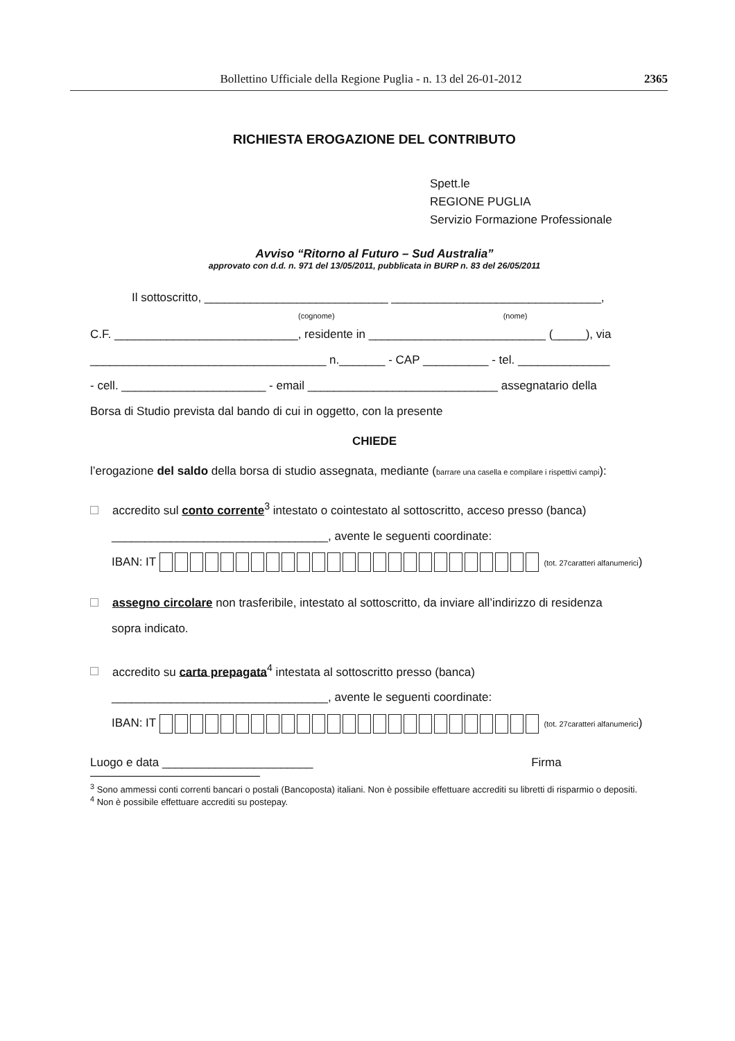Bollettino Ufficiale della Regione Puglia - n. 13 del 26-01-2012 2365
RICHIESTA EROGAZIONE DEL CONTRIBUTO
Spett.le
REGIONE PUGLIA
Servizio Formazione Professionale
Avviso “Ritorno al Futuro – Sud Australia”
approvato con d.d. n. 971 del 13/05/2011, pubblicata in BURP n. 83 del 26/05/2011
Il sottoscritto, ____________________________ ________________________________,
(cognome) (nome)
C.F. ____________________________, residente in ___________________________ (_____), via
____________________________________ n._______ - CAP __________ - tel. ______________
- cell. ______________________ - email _____________________________ assegnatario della
Borsa di Studio prevista dal bando di cui in oggetto, con la presente
CHIEDE
l’erogazione del saldo della borsa di studio assegnata, mediante (barrare una casella e compilare i rispettivi campi):
accredito sul conto corrente<sup>3</sup> intestato o cointestato al sottoscritto, acceso presso (banca)
_________________________________, avente le seguenti coordinate:
IBAN: IT (tot. 27caratteri alfanumerici)
assegno circolare non trasferibile, intestato al sottoscritto, da inviare all’indirizzo di residenza
sopra indicato.
accredito su carta prepagata<sup>4</sup> intestata al sottoscritto presso (banca)
_________________________________, avente le seguenti coordinate:
IBAN: IT (tot. 27caratteri alfanumerici)
Luogo e data _______________________ Firma
<sup>3</sup> Sono ammessi conti correnti bancari o postali (Bancoposta) italiani. Non è possibile effettuare accrediti su libretti di risparmio o depositi.
<sup>4</sup> Non è possibile effettuare accrediti su postepay.